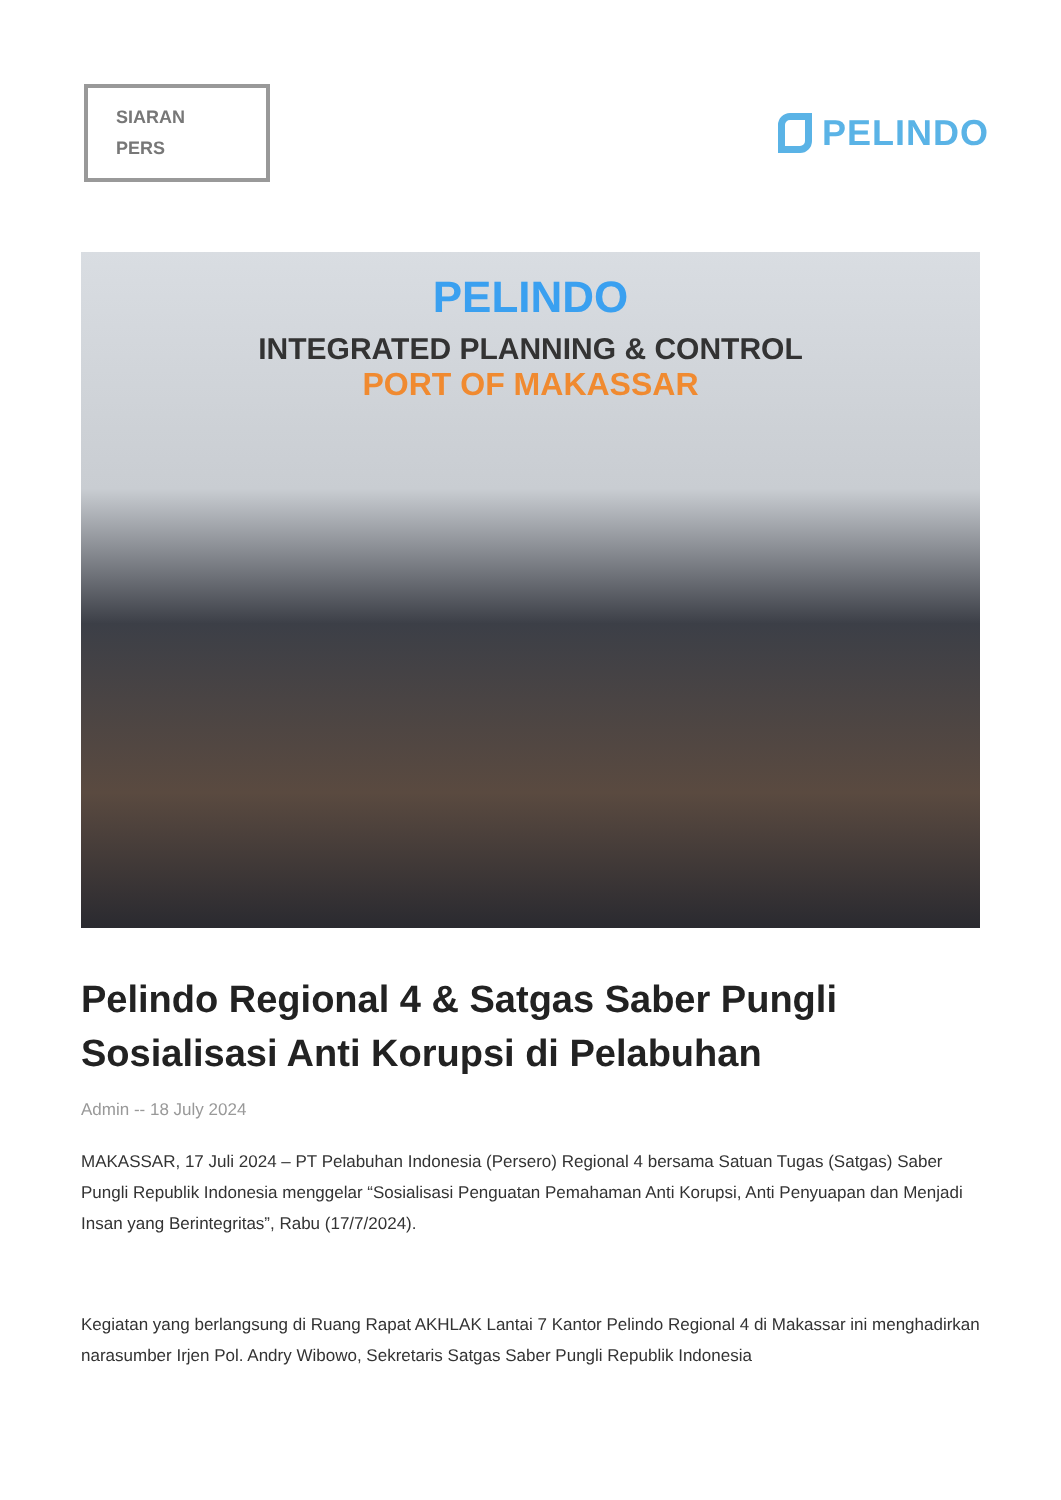SIARAN
PERS
PELINDO
PELINDO
INTEGRATED PLANNING & CONTROL
PORT OF MAKASSAR
Pelindo Regional 4 & Satgas Saber Pungli Sosialisasi Anti Korupsi di Pelabuhan
Admin -- 18 July 2024
MAKASSAR, 17 Juli 2024 – PT Pelabuhan Indonesia (Persero) Regional 4 bersama Satuan Tugas (Satgas) Saber Pungli Republik Indonesia menggelar “Sosialisasi Penguatan Pemahaman Anti Korupsi, Anti Penyuapan dan Menjadi Insan yang Berintegritas”, Rabu (17/7/2024).
Kegiatan yang berlangsung di Ruang Rapat AKHLAK Lantai 7 Kantor Pelindo Regional 4 di Makassar ini menghadirkan narasumber Irjen Pol. Andry Wibowo, Sekretaris Satgas Saber Pungli Republik Indonesia